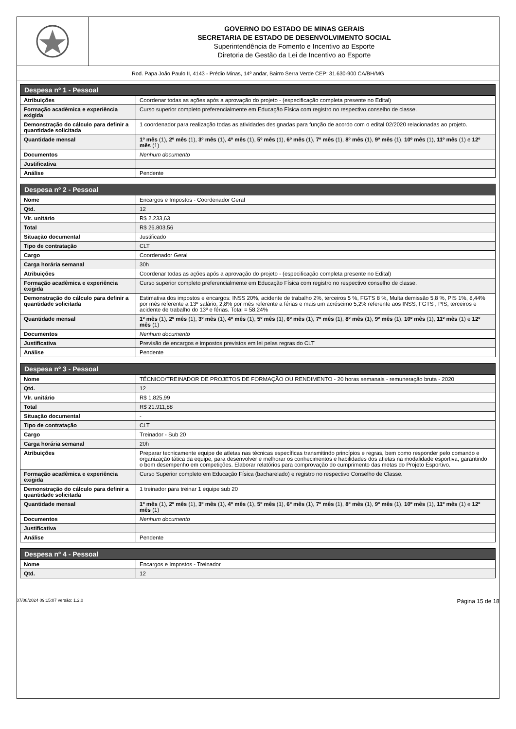GOVERNO DO ESTADO DE MINAS GERAIS
SECRETARIA DE ESTADO DE DESENVOLVIMENTO SOCIAL
Superintendência de Fomento e Incentivo ao Esporte
Diretoria de Gestão da Lei de Incentivo ao Esporte
Rod. Papa João Paulo II, 4143 - Prédio Minas, 14º andar, Bairro Serra Verde CEP: 31.630-900 CA/BH/MG
| Despesa nº 1 - Pessoal | |
| --- | --- |
| Atribuições | Coordenar todas as ações após a aprovação do projeto - (especificação completa presente no Edital) |
| Formação acadêmica e experiência exigida | Curso superior completo preferencialmente em Educação Física com registro no respectivo conselho de classe. |
| Demonstração do cálculo para definir a quantidade solicitada | 1 coordenador para realização todas as atividades designadas para função de acordo com o edital 02/2020 relacionadas ao projeto. |
| Quantidade mensal | 1º mês (1), 2º mês (1), 3º mês (1), 4º mês (1), 5º mês (1), 6º mês (1), 7º mês (1), 8º mês (1), 9º mês (1), 10º mês (1), 11º mês (1) e 12º mês (1) |
| Documentos | Nenhum documento |
| Justificativa | |
| Análise | Pendente |
| Despesa nº 2 - Pessoal | |
| --- | --- |
| Nome | Encargos e Impostos - Coordenador Geral |
| Qtd. | 12 |
| Vlr. unitário | R$ 2.233,63 |
| Total | R$ 26.803,56 |
| Situação documental | Justificado |
| Tipo de contratação | CLT |
| Cargo | Coordenador Geral |
| Carga horária semanal | 30h |
| Atribuições | Coordenar todas as ações após a aprovação do projeto - (especificação completa presente no Edital) |
| Formação acadêmica e experiência exigida | Curso superior completo preferencialmente em Educação Física com registro no respectivo conselho de classe. |
| Demonstração do cálculo para definir a quantidade solicitada | Estimativa dos impostos e encargos: INSS 20%, acidente de trabalho 2%, terceiros 5 %, FGTS 8 %, Multa demissão 5,8 %, PIS 1%, 8,44% por mês referente a 13º salário, 2,8% por mês referente a férias e mais um acréscimo 5,2% referente aos INSS, FGTS , PIS, terceiros e acidente de trabalho do 13º e férias. Total = 58,24% |
| Quantidade mensal | 1º mês (1), 2º mês (1), 3º mês (1), 4º mês (1), 5º mês (1), 6º mês (1), 7º mês (1), 8º mês (1), 9º mês (1), 10º mês (1), 11º mês (1) e 12º mês (1) |
| Documentos | Nenhum documento |
| Justificativa | Previsão de encargos e impostos previstos em lei pelas regras do CLT |
| Análise | Pendente |
| Despesa nº 3 - Pessoal | |
| --- | --- |
| Nome | TÉCNICO/TREINADOR DE PROJETOS DE FORMAÇÃO OU RENDIMENTO - 20 horas semanais - remuneração bruta - 2020 |
| Qtd. | 12 |
| Vlr. unitário | R$ 1.825,99 |
| Total | R$ 21.911,88 |
| Situação documental | - |
| Tipo de contratação | CLT |
| Cargo | Treinador - Sub 20 |
| Carga horária semanal | 20h |
| Atribuições | Preparar tecnicamente equipe de atletas nas técnicas específicas transmitindo princípios e regras, bem como responder pelo comando e organização tática da equipe, para desenvolver e melhorar os conhecimentos e habilidades dos atletas na modalidade esportiva, garantindo o bom desempenho em competições. Elaborar relatórios para comprovação do cumprimento das metas do Projeto Esportivo. |
| Formação acadêmica e experiência exigida | Curso Superior completo em Educação Física (bacharelado) e registro no respectivo Conselho de Classe. |
| Demonstração do cálculo para definir a quantidade solicitada | 1 treinador para treinar 1 equipe sub 20 |
| Quantidade mensal | 1º mês (1), 2º mês (1), 3º mês (1), 4º mês (1), 5º mês (1), 6º mês (1), 7º mês (1), 8º mês (1), 9º mês (1), 10º mês (1), 11º mês (1) e 12º mês (1) |
| Documentos | Nenhum documento |
| Justificativa | |
| Análise | Pendente |
| Despesa nº 4 - Pessoal | |
| --- | --- |
| Nome | Encargos e Impostos - Treinador |
| Qtd. | 12 |
07/08/2024 09:15:07 versão: 1.2.0 Página 15 de 18